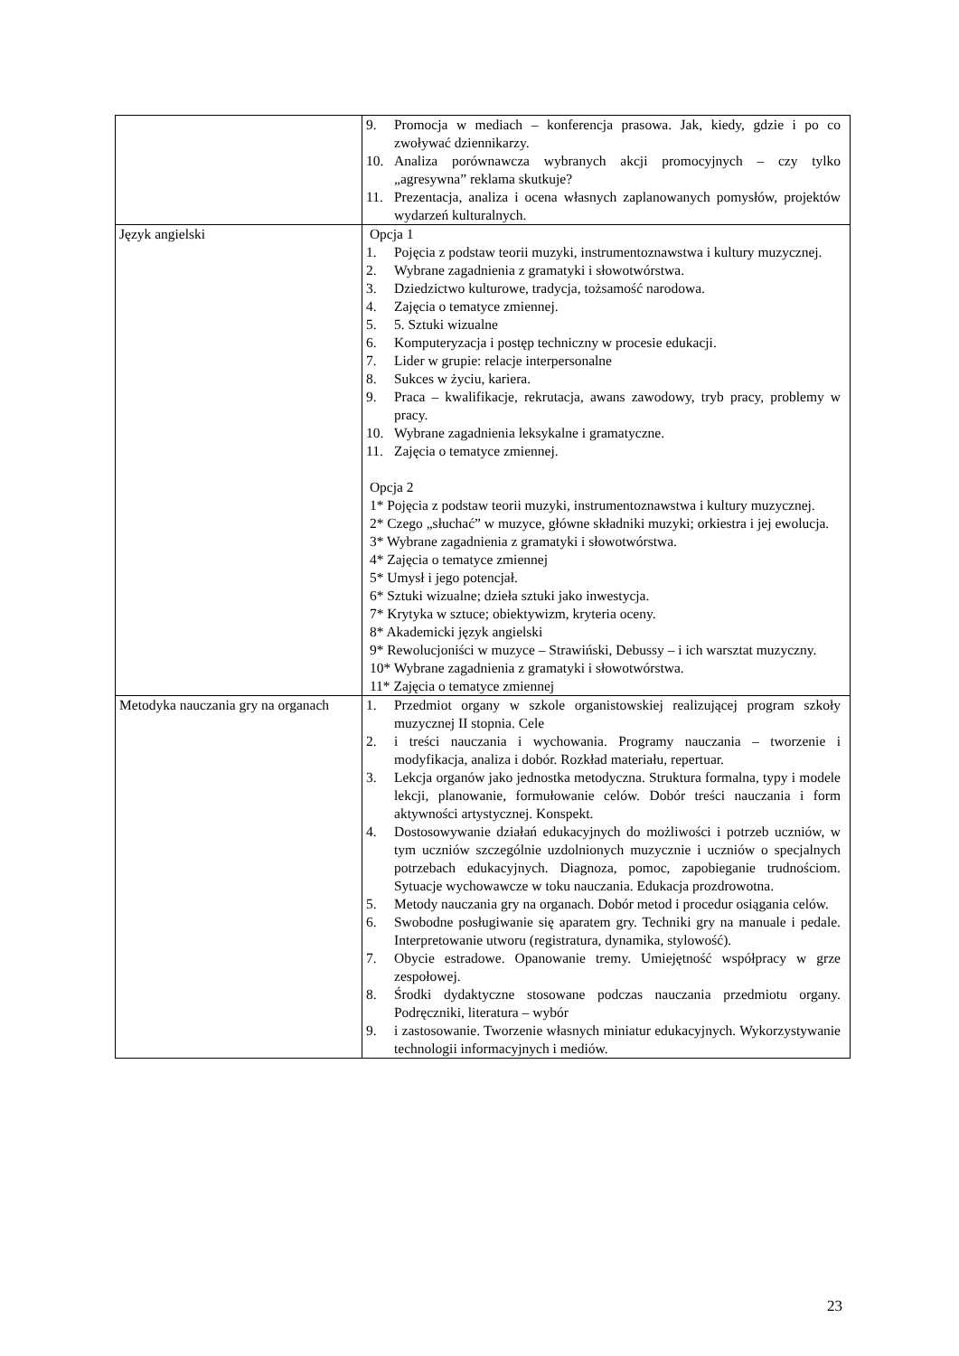| | 9. Promocja w mediach – konferencja prasowa. Jak, kiedy, gdzie i po co zwoływać dziennikarzy. 10. Analiza porównawcza wybranych akcji promocyjnych – czy tylko „agresywna” reklama skutkuje? 11. Prezentacja, analiza i ocena własnych zaplanowanych pomysłów, projektów wydarzeń kulturalnych. |
| Język angielski | Opcja 1 1. Pojęcia z podstaw teorii muzyki, instrumentoznawstwa i kultury muzycznej. 2. Wybrane zagadnienia z gramatyki i słowotwórstwa. 3. Dziedzictwo kulturowe, tradycja, tożsamość narodowa. 4. Zajęcia o tematyce zmiennej. 5. 5. Sztuki wizualne 6. Komputeryzacja i postęp techniczny w procesie edukacji. 7. Lider w grupie: relacje interpersonalne 8. Sukces w życiu, kariera. 9. Praca – kwalifikacje, rekrutacja, awans zawodowy, tryb pracy, problemy w pracy. 10. Wybrane zagadnienia leksykalne i gramatyczne. 11. Zajęcia o tematyce zmiennej. Opcja 2 1* Pojęcia z podstaw teorii muzyki, instrumentoznawstwa i kultury muzycznej. 2* Czego „słuchać” w muzyce, główne składniki muzyki; orkiestra i jej ewolucja. 3* Wybrane zagadnienia z gramatyki i słowotwórstwa. 4* Zajęcia o tematyce zmiennej 5* Umysł i jego potencjał. 6* Sztuki wizualne; dzieła sztuki jako inwestycja. 7* Krytyka w sztuce; obiektywizm, kryteria oceny. 8* Akademicki język angielski 9* Rewolucjoniści w muzyce – Strawiński, Debussy – i ich warsztat muzyczny. 10* Wybrane zagadnienia z gramatyki i słowotwórstwa. 11* Zajęcia o tematyce zmiennej |
| Metodyka nauczania gry na organach | 1. Przedmiot organy w szkole organistowskiej realizującej program szkoły muzycznej II stopnia. Cele 2. i treści nauczania i wychowania. Programy nauczania – tworzenie i modyfikacja, analiza i dobór. Rozkład materiału, repertuar. 3. Lekcja organów jako jednostka metodyczna. Struktura formalna, typy i modele lekcji, planowanie, formułowanie celów. Dobór treści nauczania i form aktywności artystycznej. Konspekt. 4. Dostosowywanie działań edukacyjnych do możliwości i potrzeb uczniów, w tym uczniów szczególnie uzdolnionych muzycznie i uczniów o specjalnych potrzebach edukacyjnych. Diagnoza, pomoc, zapobieganie trudnościom. Sytuacje wychowawcze w toku nauczania. Edukacja prozdrowotna. 5. Metody nauczania gry na organach. Dobór metod i procedur osiągania celów. 6. Swobodne posługiwanie się aparatem gry. Techniki gry na manuale i pedale. Interpretowanie utworu (registratura, dynamika, stylowość). 7. Obycie estradowe. Opanowanie tremy. Umiejętność współpracy w grze zespołowej. 8. Środki dydaktyczne stosowane podczas nauczania przedmiotu organy. Podręczniki, literatura – wybór 9. i zastosowanie. Tworzenie własnych miniatur edukacyjnych. Wykorzystywanie technologii informacyjnych i mediów. |
23